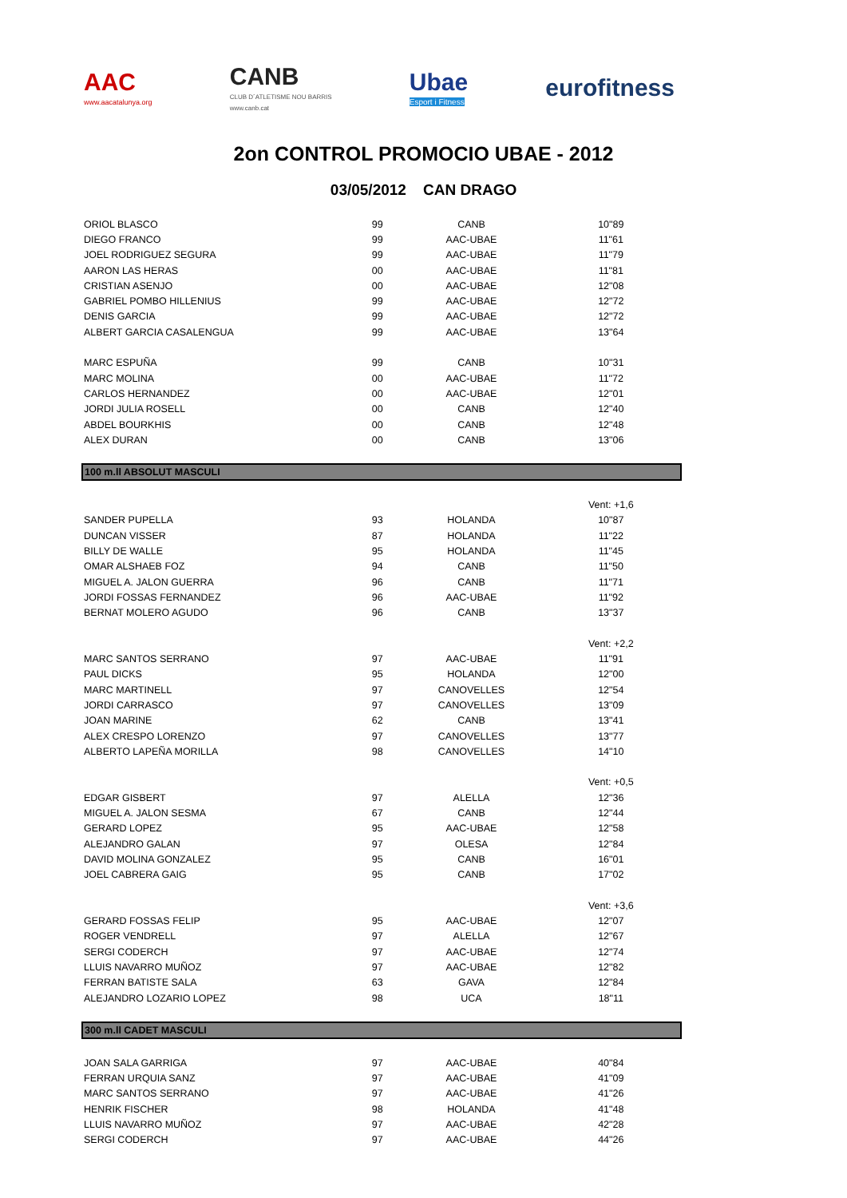AAC
www.aacatalunya.org
CANB
CLUB D´ATLETISME NOU BARRIS
www.canb.cat
Ubae
Esport i Fitness
eurofitness
2on CONTROL PROMOCIO UBAE - 2012
03/05/2012 CAN DRAGO
| ORIOL BLASCO | 99 | CANB | 10"89 |
| DIEGO FRANCO | 99 | AAC-UBAE | 11"61 |
| JOEL RODRIGUEZ SEGURA | 99 | AAC-UBAE | 11"79 |
| AARON LAS HERAS | 00 | AAC-UBAE | 11"81 |
| CRISTIAN ASENJO | 00 | AAC-UBAE | 12"08 |
| GABRIEL POMBO HILLENIUS | 99 | AAC-UBAE | 12"72 |
| DENIS GARCIA | 99 | AAC-UBAE | 12"72 |
| ALBERT GARCIA CASALENGUA | 99 | AAC-UBAE | 13"64 |
| MARC ESPUÑA | 99 | CANB | 10"31 |
| MARC MOLINA | 00 | AAC-UBAE | 11"72 |
| CARLOS HERNANDEZ | 00 | AAC-UBAE | 12"01 |
| JORDI JULIA ROSELL | 00 | CANB | 12"40 |
| ABDEL BOURKHIS | 00 | CANB | 12"48 |
| ALEX DURAN | 00 | CANB | 13"06 |
100 m.ll ABSOLUT MASCULI
| | | | Vent: +1,6 |
| SANDER PUPELLA | 93 | HOLANDA | 10"87 |
| DUNCAN VISSER | 87 | HOLANDA | 11"22 |
| BILLY DE WALLE | 95 | HOLANDA | 11"45 |
| OMAR ALSHAEB FOZ | 94 | CANB | 11"50 |
| MIGUEL A. JALON GUERRA | 96 | CANB | 11"71 |
| JORDI FOSSAS FERNANDEZ | 96 | AAC-UBAE | 11"92 |
| BERNAT MOLERO AGUDO | 96 | CANB | 13"37 |
| | | | Vent: +2,2 |
| MARC SANTOS SERRANO | 97 | AAC-UBAE | 11"91 |
| PAUL DICKS | 95 | HOLANDA | 12"00 |
| MARC MARTINELL | 97 | CANOVELLES | 12"54 |
| JORDI CARRASCO | 97 | CANOVELLES | 13"09 |
| JOAN MARINE | 62 | CANB | 13"41 |
| ALEX CRESPO LORENZO | 97 | CANOVELLES | 13"77 |
| ALBERTO LAPEÑA MORILLA | 98 | CANOVELLES | 14"10 |
| | | | Vent: +0,5 |
| EDGAR GISBERT | 97 | ALELLA | 12"36 |
| MIGUEL A. JALON SESMA | 67 | CANB | 12"44 |
| GERARD LOPEZ | 95 | AAC-UBAE | 12"58 |
| ALEJANDRO GALAN | 97 | OLESA | 12"84 |
| DAVID MOLINA GONZALEZ | 95 | CANB | 16"01 |
| JOEL CABRERA GAIG | 95 | CANB | 17"02 |
| | | | Vent: +3,6 |
| GERARD FOSSAS FELIP | 95 | AAC-UBAE | 12"07 |
| ROGER VENDRELL | 97 | ALELLA | 12"67 |
| SERGI CODERCH | 97 | AAC-UBAE | 12"74 |
| LLUIS NAVARRO MUÑOZ | 97 | AAC-UBAE | 12"82 |
| FERRAN BATISTE SALA | 63 | GAVA | 12"84 |
| ALEJANDRO LOZARIO LOPEZ | 98 | UCA | 18"11 |
300 m.ll CADET MASCULI
| JOAN SALA GARRIGA | 97 | AAC-UBAE | 40"84 |
| FERRAN URQUIA SANZ | 97 | AAC-UBAE | 41"09 |
| MARC SANTOS SERRANO | 97 | AAC-UBAE | 41"26 |
| HENRIK FISCHER | 98 | HOLANDA | 41"48 |
| LLUIS NAVARRO MUÑOZ | 97 | AAC-UBAE | 42"28 |
| SERGI CODERCH | 97 | AAC-UBAE | 44"26 |